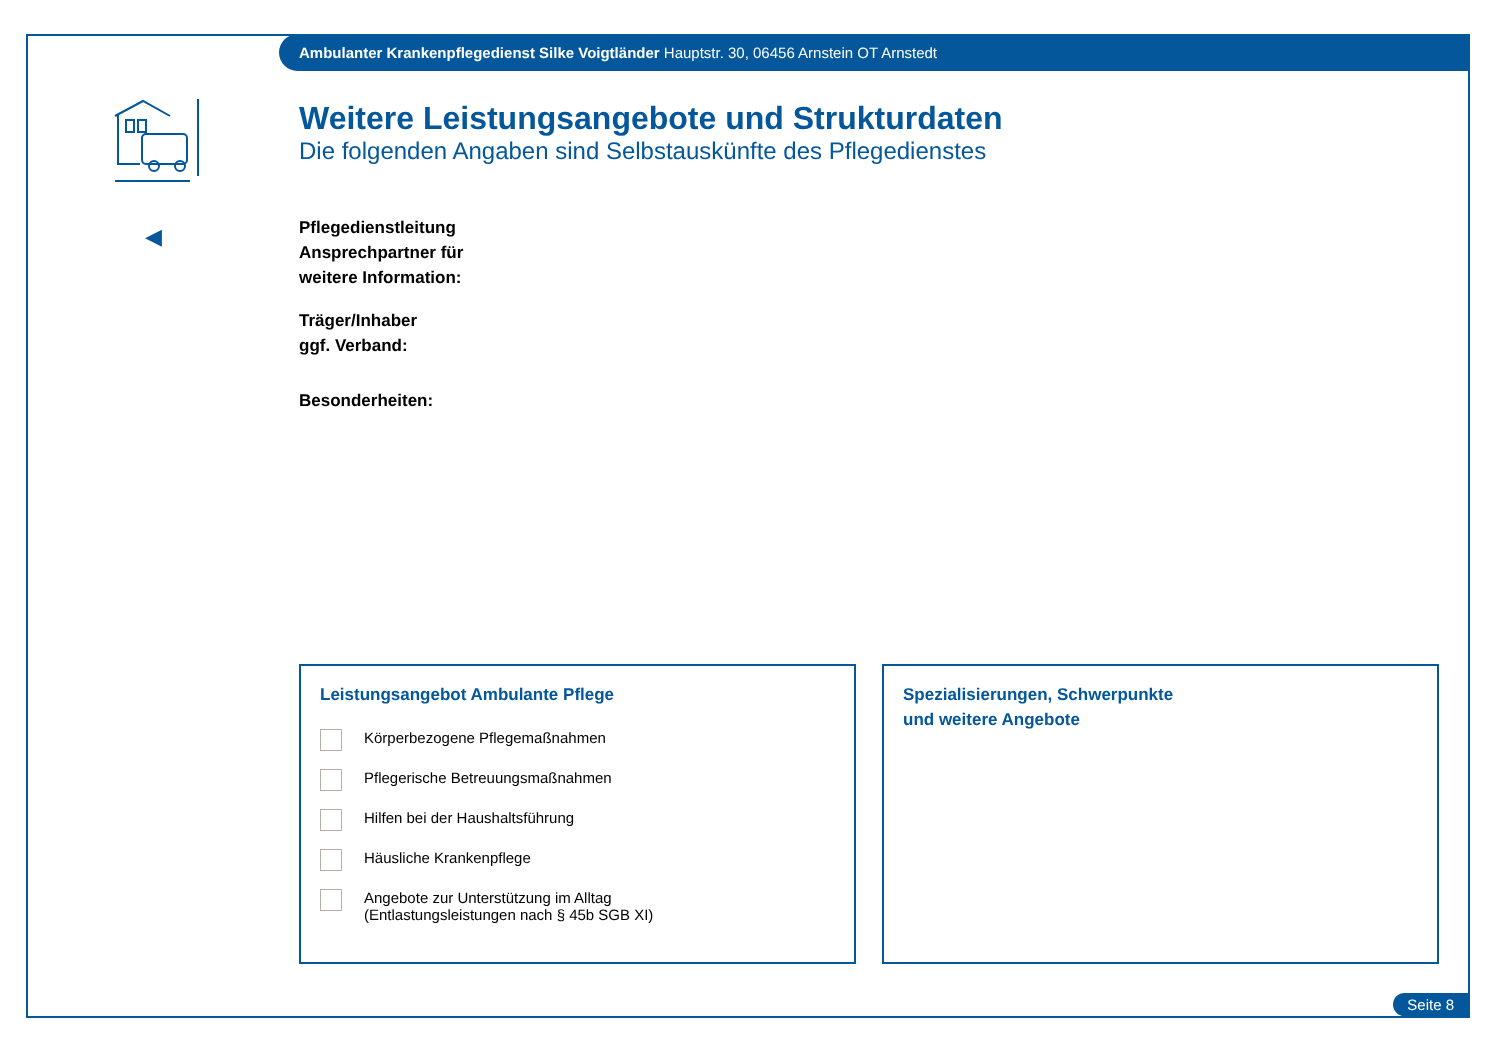Ambulanter Krankenpflegedienst Silke Voigtländer Hauptstr. 30, 06456 Arnstein OT Arnstedt
◀
Weitere Leistungsangebote und Strukturdaten
Die folgenden Angaben sind Selbstauskünfte des Pflegedienstes
Pflegedienstleitung
Ansprechpartner für
weitere Information:
Träger/Inhaber
ggf. Verband:
Besonderheiten:
Leistungsangebot Ambulante Pflege
Körperbezogene Pflegemaßnahmen
Pflegerische Betreuungsmaßnahmen
Hilfen bei der Haushaltsführung
Häusliche Krankenpflege
Angebote zur Unterstützung im Alltag
(Entlastungsleistungen nach § 45b SGB XI)
Spezialisierungen, Schwerpunkte
und weitere Angebote
Seite 8